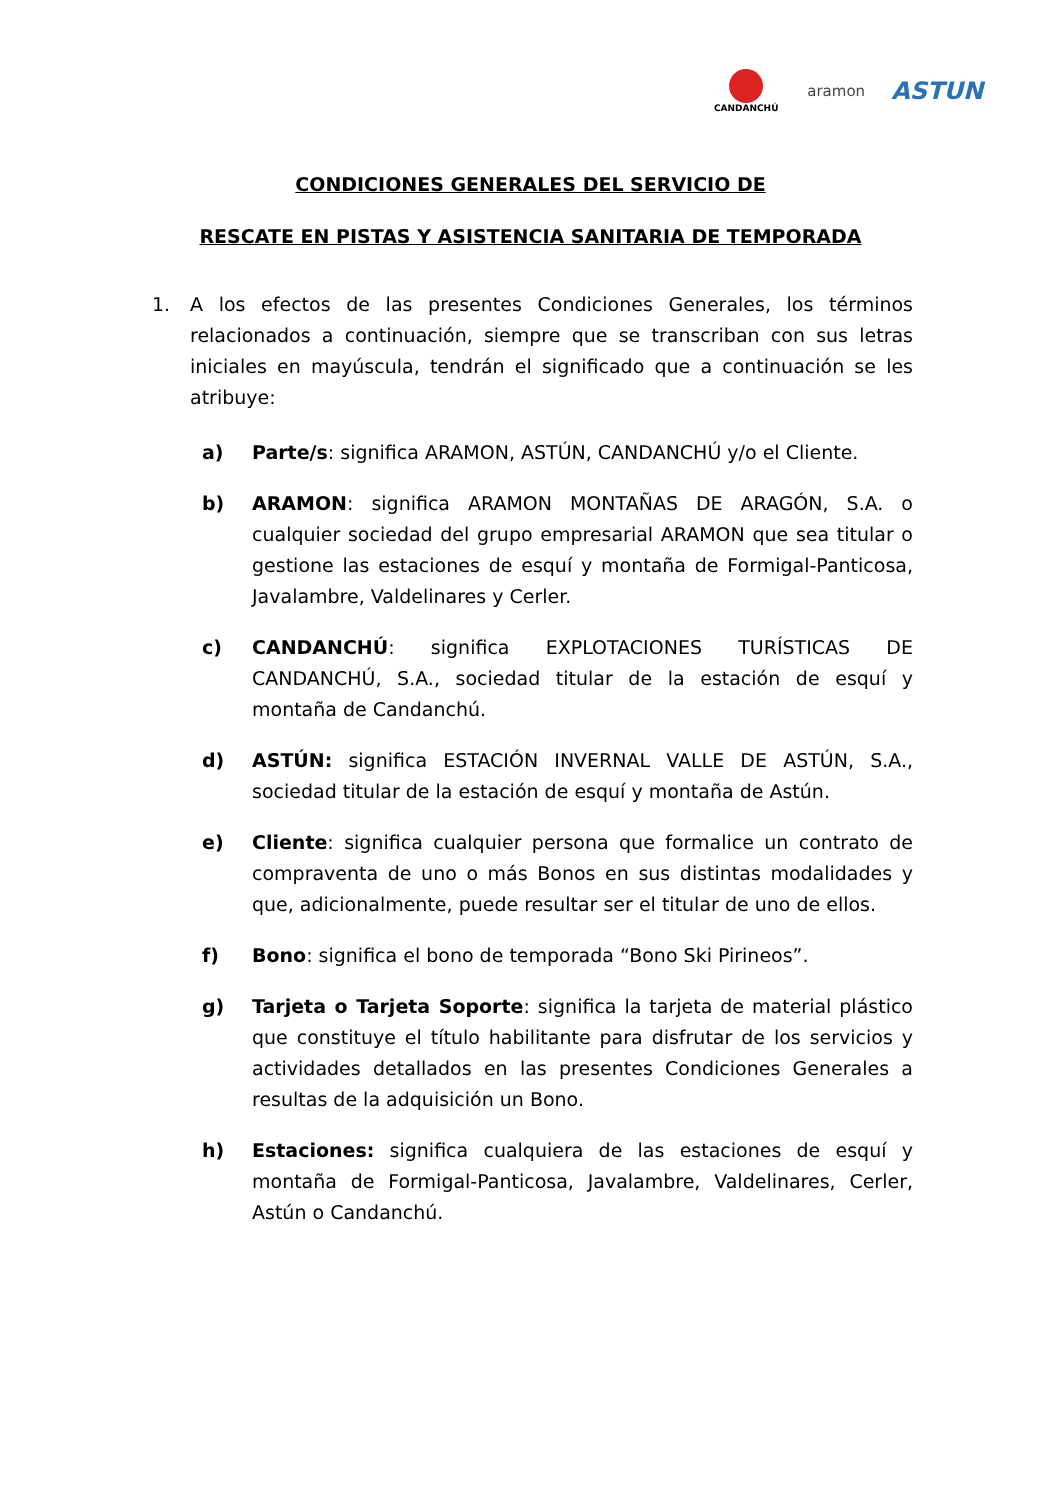CANDANCHÚ
aramon
ASTUN
CONDICIONES GENERALES DEL SERVICIO DE
RESCATE EN PISTAS Y ASISTENCIA SANITARIA DE TEMPORADA
1. A los efectos de las presentes Condiciones Generales, los términos relacionados a continuación, siempre que se transcriban con sus letras iniciales en mayúscula, tendrán el significado que a continuación se les atribuye:
a) Parte/s: significa ARAMON, ASTÚN, CANDANCHÚ y/o el Cliente.
b) ARAMON: significa ARAMON MONTAÑAS DE ARAGÓN, S.A. o cualquier sociedad del grupo empresarial ARAMON que sea titular o gestione las estaciones de esquí y montaña de Formigal-Panticosa, Javalambre, Valdelinares y Cerler.
c) CANDANCHÚ: significa EXPLOTACIONES TURÍSTICAS DE CANDANCHÚ, S.A., sociedad titular de la estación de esquí y montaña de Candanchú.
d) ASTÚN: significa ESTACIÓN INVERNAL VALLE DE ASTÚN, S.A., sociedad titular de la estación de esquí y montaña de Astún.
e) Cliente: significa cualquier persona que formalice un contrato de compraventa de uno o más Bonos en sus distintas modalidades y que, adicionalmente, puede resultar ser el titular de uno de ellos.
f) Bono: significa el bono de temporada “Bono Ski Pirineos”.
g) Tarjeta o Tarjeta Soporte: significa la tarjeta de material plástico que constituye el título habilitante para disfrutar de los servicios y actividades detallados en las presentes Condiciones Generales a resultas de la adquisición un Bono.
h) Estaciones: significa cualquiera de las estaciones de esquí y montaña de Formigal-Panticosa, Javalambre, Valdelinares, Cerler, Astún o Candanchú.